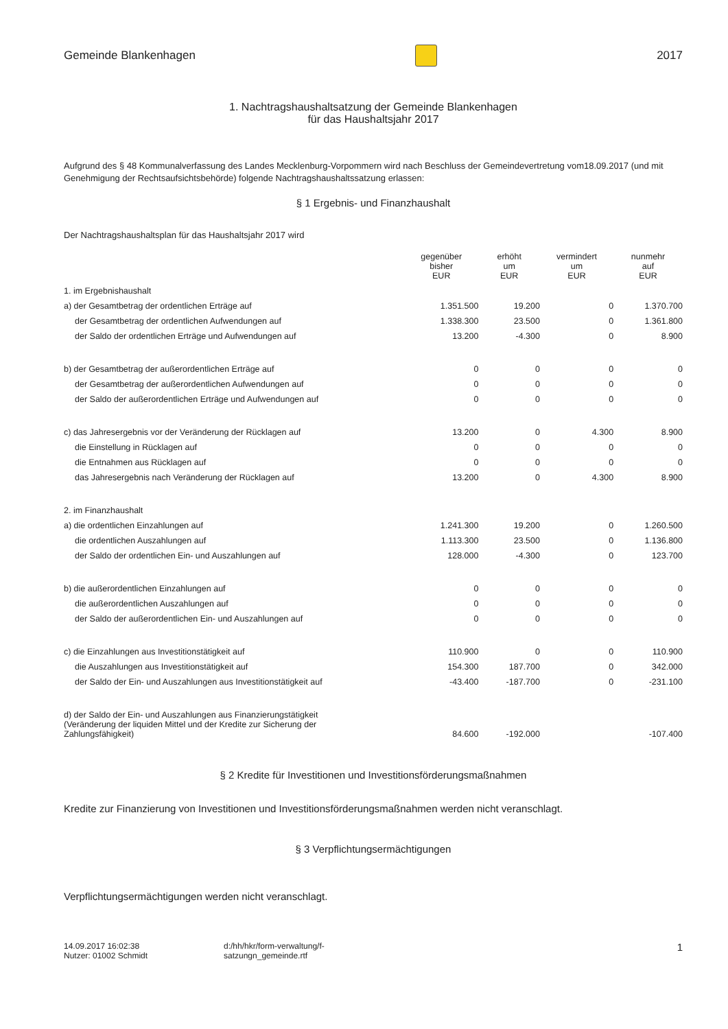Gemeinde Blankenhagen 2017
1. Nachtragshaushaltsatzung der Gemeinde Blankenhagen
für das Haushaltsjahr 2017
Aufgrund des § 48 Kommunalverfassung des Landes Mecklenburg-Vorpommern wird nach Beschluss der Gemeindevertretung vom18.09.2017 (und mit Genehmigung der Rechtsaufsichtsbehörde) folgende Nachtragshaushaltssatzung erlassen:
§ 1 Ergebnis- und Finanzhaushalt
Der Nachtragshaushaltsplan für das Haushaltsjahr 2017 wird
| | gegenüber bisher EUR | erhöht um EUR | vermindert um EUR | nunmehr auf EUR |
| --- | --- | --- | --- | --- |
| 1. im Ergebnishaushalt | | | | |
| a) der Gesamtbetrag der ordentlichen Erträge auf | 1.351.500 | 19.200 | 0 | 1.370.700 |
| der Gesamtbetrag der ordentlichen Aufwendungen auf | 1.338.300 | 23.500 | 0 | 1.361.800 |
| der Saldo der ordentlichen Erträge und Aufwendungen auf | 13.200 | -4.300 | 0 | 8.900 |
| b) der Gesamtbetrag der außerordentlichen Erträge auf | 0 | 0 | 0 | 0 |
| der Gesamtbetrag der außerordentlichen Aufwendungen auf | 0 | 0 | 0 | 0 |
| der Saldo der außerordentlichen Erträge und Aufwendungen auf | 0 | 0 | 0 | 0 |
| c) das Jahresergebnis vor der Veränderung der Rücklagen auf | 13.200 | 0 | 4.300 | 8.900 |
| die Einstellung in Rücklagen auf | 0 | 0 | 0 | 0 |
| die Entnahmen aus Rücklagen auf | 0 | 0 | 0 | 0 |
| das Jahresergebnis nach Veränderung der Rücklagen auf | 13.200 | 0 | 4.300 | 8.900 |
| 2. im Finanzhaushalt | | | | |
| a) die ordentlichen Einzahlungen auf | 1.241.300 | 19.200 | 0 | 1.260.500 |
| die ordentlichen Auszahlungen auf | 1.113.300 | 23.500 | 0 | 1.136.800 |
| der Saldo der ordentlichen Ein- und Auszahlungen auf | 128.000 | -4.300 | 0 | 123.700 |
| b) die außerordentlichen Einzahlungen auf | 0 | 0 | 0 | 0 |
| die außerordentlichen Auszahlungen auf | 0 | 0 | 0 | 0 |
| der Saldo der außerordentlichen Ein- und Auszahlungen auf | 0 | 0 | 0 | 0 |
| c) die Einzahlungen aus Investitionstätigkeit auf | 110.900 | 0 | 0 | 110.900 |
| die Auszahlungen aus Investitionstätigkeit auf | 154.300 | 187.700 | 0 | 342.000 |
| der Saldo der Ein- und Auszahlungen aus Investitionstätigkeit auf | -43.400 | -187.700 | 0 | -231.100 |
| d) der Saldo der Ein- und Auszahlungen aus Finanzierungstätigkeit (Veränderung der liquiden Mittel und der Kredite zur Sicherung der Zahlungsfähigkeit) | 84.600 | -192.000 | | -107.400 |
§ 2 Kredite für Investitionen und Investitionsförderungsmaßnahmen
Kredite zur Finanzierung von Investitionen und Investitionsförderungsmaßnahmen werden nicht veranschlagt.
§ 3 Verpflichtungsermächtigungen
Verpflichtungsermächtigungen werden nicht veranschlagt.
14.09.2017 16:02:38
Nutzer: 01002 Schmidt
d:/hh/hkr/form-verwaltung/f-
satzungn_gemeinde.rtf
1